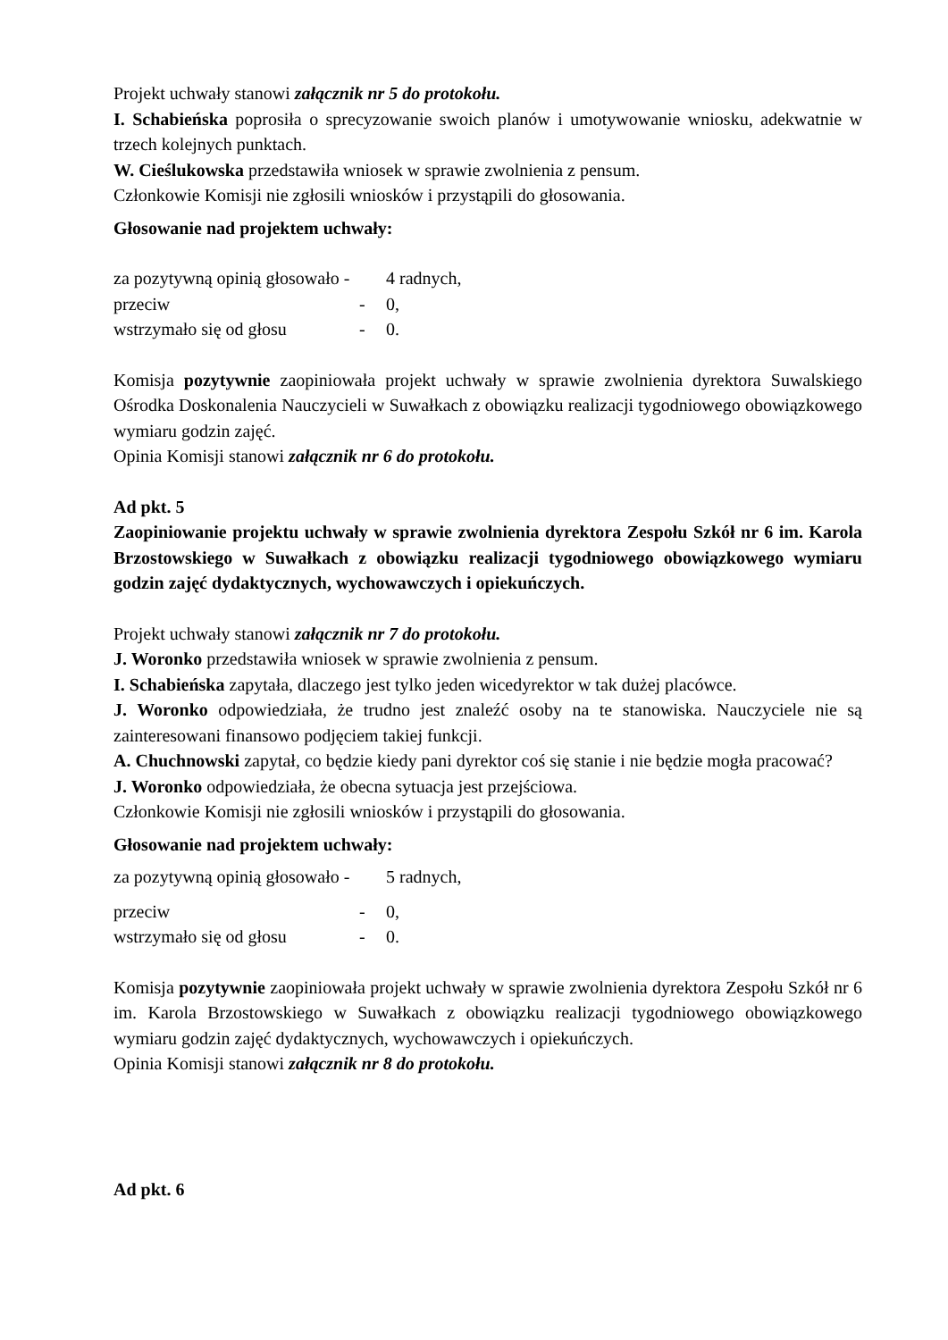Projekt uchwały stanowi załącznik nr 5 do protokołu.
I. Schabieńska poprosiła o sprecyzowanie swoich planów i umotywowanie wniosku, adekwatnie w trzech kolejnych punktach.
W. Cieślukowska przedstawiła wniosek w sprawie zwolnienia z pensum.
Członkowie Komisji nie zgłosili wniosków i przystąpili do głosowania.
Głosowanie nad projektem uchwały:
za pozytywną opinią głosowało - 4 radnych,
przeciw - 0,
wstrzymało się od głosu - 0.
Komisja pozytywnie zaopiniowała projekt uchwały w sprawie zwolnienia dyrektora Suwalskiego Ośrodka Doskonalenia Nauczycieli w Suwałkach z obowiązku realizacji tygodniowego obowiązkowego wymiaru godzin zajęć.
Opinia Komisji stanowi załącznik nr 6 do protokołu.
Ad pkt. 5
Zaopiniowanie projektu uchwały w sprawie zwolnienia dyrektora Zespołu Szkół nr 6 im. Karola Brzostowskiego w Suwałkach z obowiązku realizacji tygodniowego obowiązkowego wymiaru godzin zajęć dydaktycznych, wychowawczych i opiekuńczych.
Projekt uchwały stanowi załącznik nr 7 do protokołu.
J. Woronko przedstawiła wniosek w sprawie zwolnienia z pensum.
I. Schabieńska zapytała, dlaczego jest tylko jeden wicedyrektor w tak dużej placówce.
J. Woronko odpowiedziała, że trudno jest znaleźć osoby na te stanowiska. Nauczyciele nie są zainteresowani finansowo podjęciem takiej funkcji.
A. Chuchnowski zapytał, co będzie kiedy pani dyrektor coś się stanie i nie będzie mogła pracować?
J. Woronko odpowiedziała, że obecna sytuacja jest przejściowa.
Członkowie Komisji nie zgłosili wniosków i przystąpili do głosowania.
Głosowanie nad projektem uchwały:
za pozytywną opinią głosowało - 5 radnych,
przeciw - 0,
wstrzymało się od głosu - 0.
Komisja pozytywnie zaopiniowała projekt uchwały w sprawie zwolnienia dyrektora Zespołu Szkół nr 6 im. Karola Brzostowskiego w Suwałkach z obowiązku realizacji tygodniowego obowiązkowego wymiaru godzin zajęć dydaktycznych, wychowawczych i opiekuńczych.
Opinia Komisji stanowi załącznik nr 8 do protokołu.
Ad pkt. 6